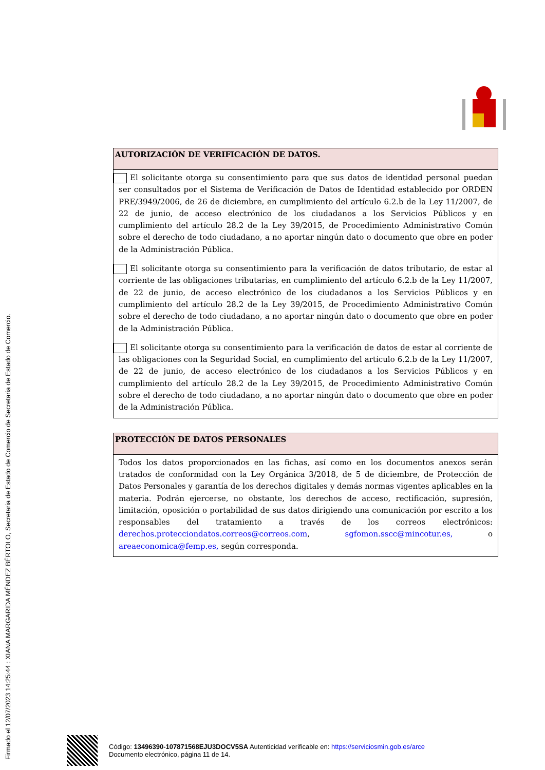Firmado el 12/07/2023 14:25:44 : XIANA MARGARIDA MÉNDEZ BÉRTOLO, Secretaria de Estado de Comercio de Secretaria de Estado de Comercio.
AUTORIZACIÓN DE VERIFICACIÓN DE DATOS.
El solicitante otorga su consentimiento para que sus datos de identidad personal puedan ser consultados por el Sistema de Verificación de Datos de Identidad establecido por ORDEN PRE/3949/2006, de 26 de diciembre, en cumplimiento del artículo 6.2.b de la Ley 11/2007, de 22 de junio, de acceso electrónico de los ciudadanos a los Servicios Públicos y en cumplimiento del artículo 28.2 de la Ley 39/2015, de Procedimiento Administrativo Común sobre el derecho de todo ciudadano, a no aportar ningún dato o documento que obre en poder de la Administración Pública.
El solicitante otorga su consentimiento para la verificación de datos tributario, de estar al corriente de las obligaciones tributarias, en cumplimiento del artículo 6.2.b de la Ley 11/2007, de 22 de junio, de acceso electrónico de los ciudadanos a los Servicios Públicos y en cumplimiento del artículo 28.2 de la Ley 39/2015, de Procedimiento Administrativo Común sobre el derecho de todo ciudadano, a no aportar ningún dato o documento que obre en poder de la Administración Pública.
El solicitante otorga su consentimiento para la verificación de datos de estar al corriente de las obligaciones con la Seguridad Social, en cumplimiento del artículo 6.2.b de la Ley 11/2007, de 22 de junio, de acceso electrónico de los ciudadanos a los Servicios Públicos y en cumplimiento del artículo 28.2 de la Ley 39/2015, de Procedimiento Administrativo Común sobre el derecho de todo ciudadano, a no aportar ningún dato o documento que obre en poder de la Administración Pública.
PROTECCIÓN DE DATOS PERSONALES
Todos los datos proporcionados en las fichas, así como en los documentos anexos serán tratados de conformidad con la Ley Orgánica 3/2018, de 5 de diciembre, de Protección de Datos Personales y garantía de los derechos digitales y demás normas vigentes aplicables en la materia. Podrán ejercerse, no obstante, los derechos de acceso, rectificación, supresión, limitación, oposición o portabilidad de sus datos dirigiendo una comunicación por escrito a los responsables del tratamiento a través de los correos electrónicos: derechos.protecciondatos.correos@correos.com, sgfomon.sscc@mincotur.es, o areaeconomica@femp.es, según corresponda.
Código: 13496390-107871568EJU3DOCV5SA Autenticidad verificable en: https://serviciosmin.gob.es/arce
Documento electrónico, página 11 de 14.